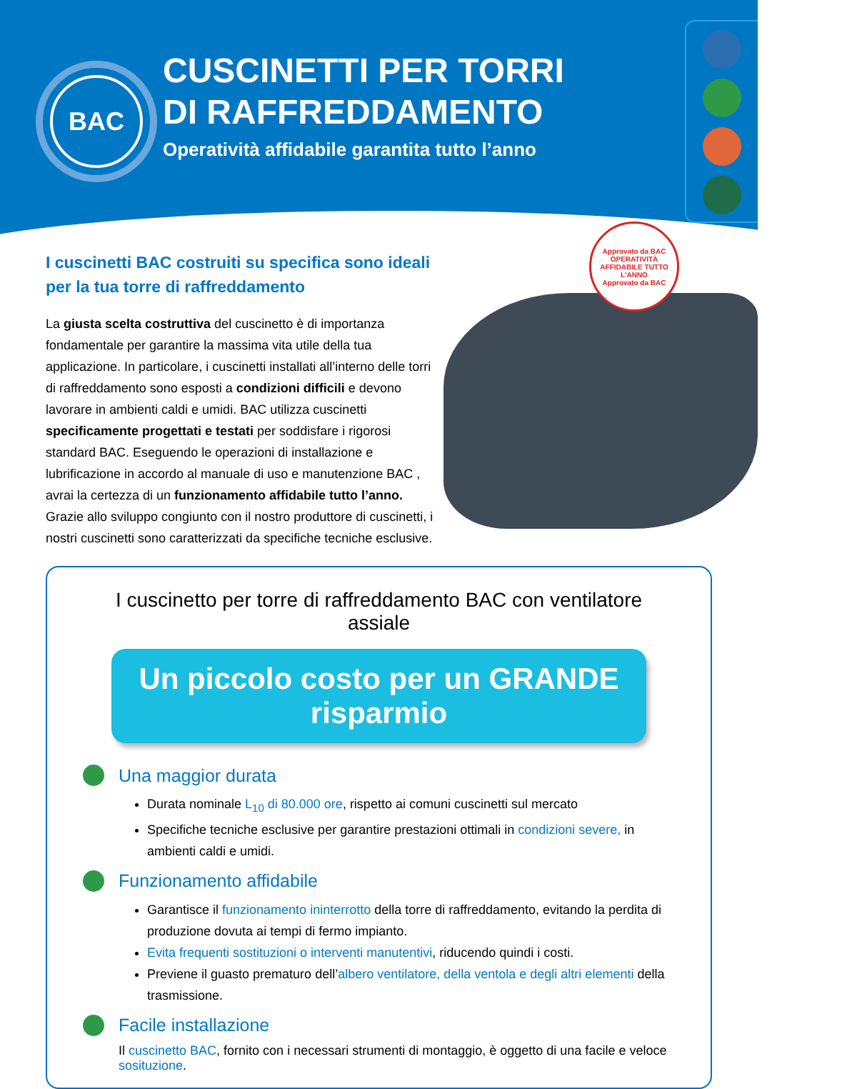BAC
CUSCINETTI PER TORRI
DI RAFFREDDAMENTO
Operatività affidabile garantita tutto l’anno
I cuscinetti BAC costruiti su specifica sono ideali
per la tua torre di raffreddamento
La giusta scelta costruttiva del cuscinetto è di importanza fondamentale per garantire la massima vita utile della tua applicazione. In particolare, i cuscinetti installati all’interno delle torri di raffreddamento sono esposti a condizioni difficili e devono lavorare in ambienti caldi e umidi. BAC utilizza cuscinetti specificamente progettati e testati per soddisfare i rigorosi standard BAC. Eseguendo le operazioni di installazione e lubrificazione in accordo al manuale di uso e manutenzione BAC , avrai la certezza di un funzionamento affidabile tutto l’anno. Grazie allo sviluppo congiunto con il nostro produttore di cuscinetti, i nostri cuscinetti sono caratterizzati da specifiche tecniche esclusive.
Approvato da BAC
OPERATIVITÀ AFFIDABILE TUTTO L’ANNO
Approvato da BAC
I cuscinetto per torre di raffreddamento BAC con ventilatore assiale
Un piccolo costo per un GRANDE risparmio
Una maggior durata
Durata nominale L<sub>10</sub> di 80.000 ore, rispetto ai comuni cuscinetti sul mercato
Specifiche tecniche esclusive per garantire prestazioni ottimali in condizioni severe, in ambienti caldi e umidi.
Funzionamento affidabile
Garantisce il funzionamento ininterrotto della torre di raffreddamento, evitando la perdita di produzione dovuta ai tempi di fermo impianto.
Evita frequenti sostituzioni o interventi manutentivi, riducendo quindi i costi.
Previene il guasto prematuro dell’albero ventilatore, della ventola e degli altri elementi della trasmissione.
Facile installazione
Il cuscinetto BAC, fornito con i necessari strumenti di montaggio, è oggetto di una facile e veloce sosituzione.